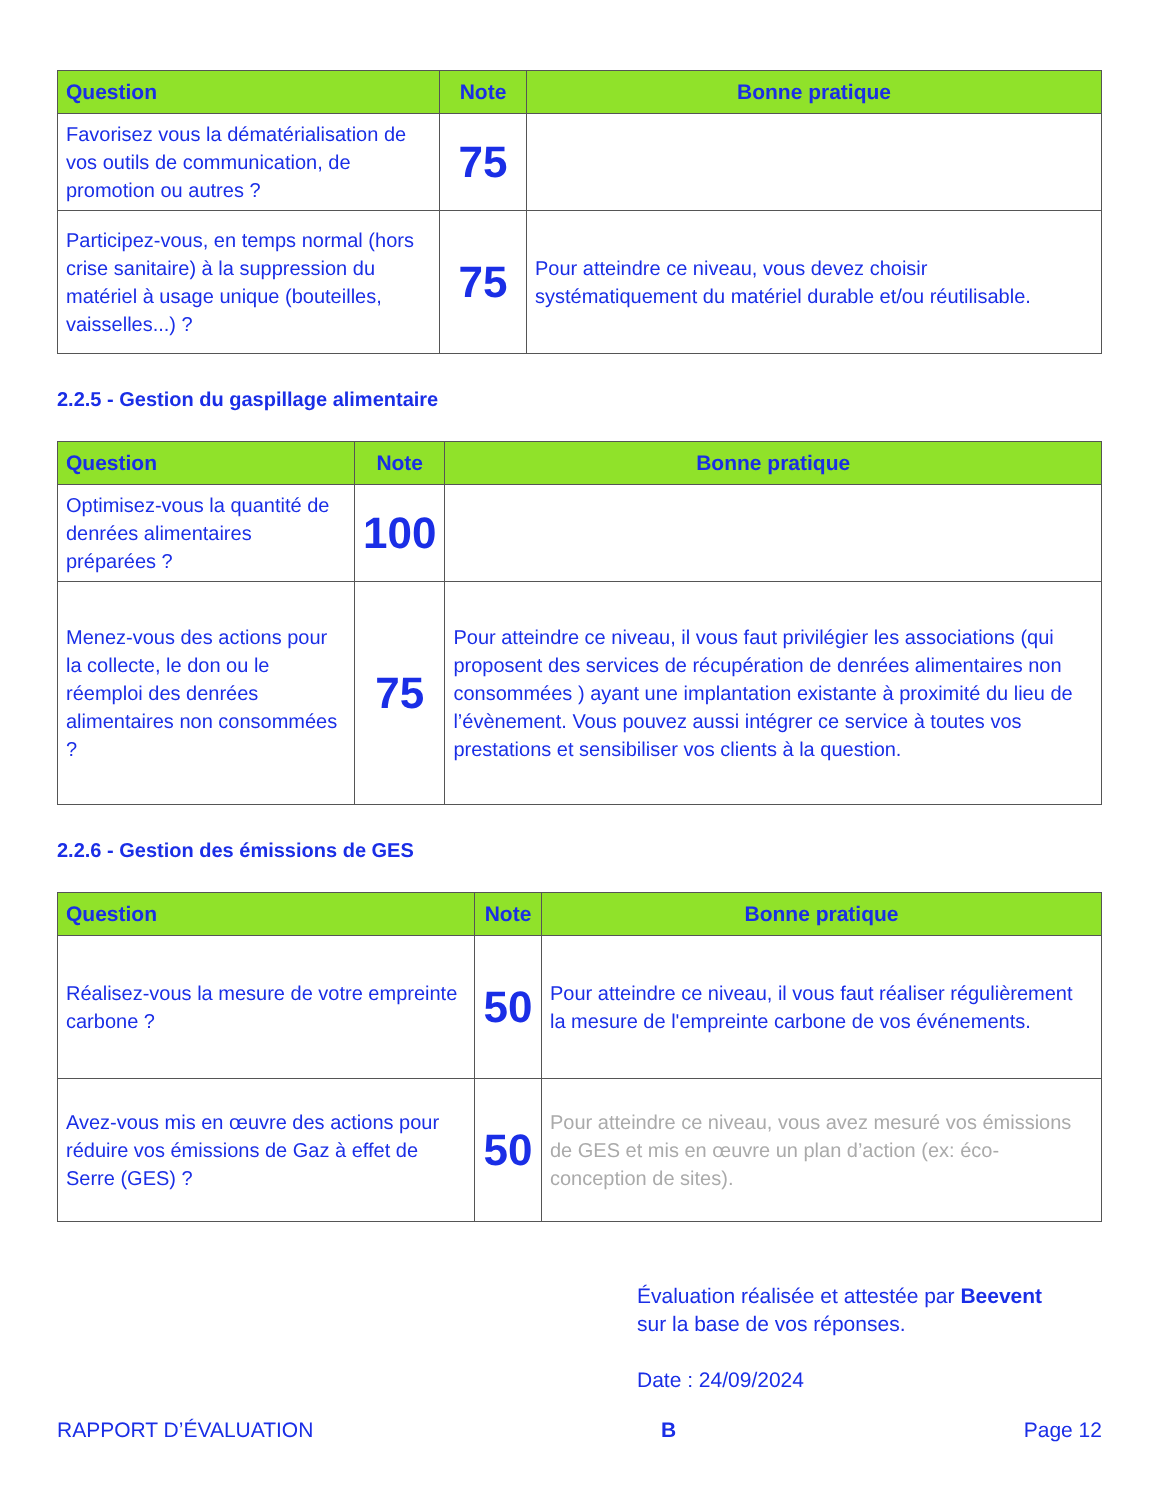| Question | Note | Bonne pratique |
| --- | --- | --- |
| Favorisez vous la dématérialisation de vos outils de communication, de promotion ou autres ? | 75 | |
| Participez-vous, en temps normal (hors crise sanitaire) à la suppression du matériel à usage unique (bouteilles, vaisselles...) ? | 75 | Pour atteindre ce niveau, vous devez choisir systématiquement du matériel durable et/ou réutilisable. |
2.2.5 - Gestion du gaspillage alimentaire
| Question | Note | Bonne pratique |
| --- | --- | --- |
| Optimisez-vous la quantité de denrées alimentaires préparées ? | 100 | |
| Menez-vous des actions pour la collecte, le don ou le réemploi des denrées alimentaires non consommées ? | 75 | Pour atteindre ce niveau, il vous faut privilégier les associations (qui proposent des services de récupération de denrées alimentaires non consommées ) ayant une implantation existante à proximité du lieu de l’évènement. Vous pouvez aussi intégrer ce service à toutes vos prestations et sensibiliser vos clients à la question. |
2.2.6 - Gestion des émissions de GES
| Question | Note | Bonne pratique |
| --- | --- | --- |
| Réalisez-vous la mesure de votre empreinte carbone ? | 50 | Pour atteindre ce niveau, il vous faut réaliser régulièrement la mesure de l'empreinte carbone de vos événements. |
| Avez-vous mis en œuvre des actions pour réduire vos émissions de Gaz à effet de Serre (GES) ? | 50 | Pour atteindre ce niveau, vous avez mesuré vos émissions de GES et mis en œuvre un plan d’action (ex: éco-conception de sites). |
Évaluation réalisée et attestée par Beevent
sur la base de vos réponses.
Date : 24/09/2024
RAPPORT D’ÉVALUATION B Page 12